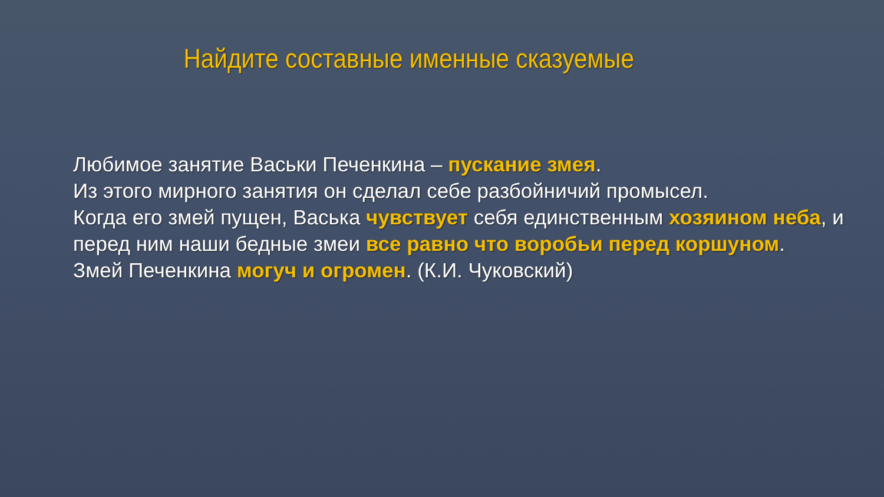Найдите составные именные сказуемые
Любимое занятие Васьки Печенкина – пускание змея.
Из этого мирного занятия он сделал себе разбойничий промысел.
Когда его змей пущен, Васька чувствует себя единственным хозяином неба, и перед ним наши бедные змеи все равно что воробьи перед коршуном.
Змей Печенкина могуч и огромен. (К.И. Чуковский)